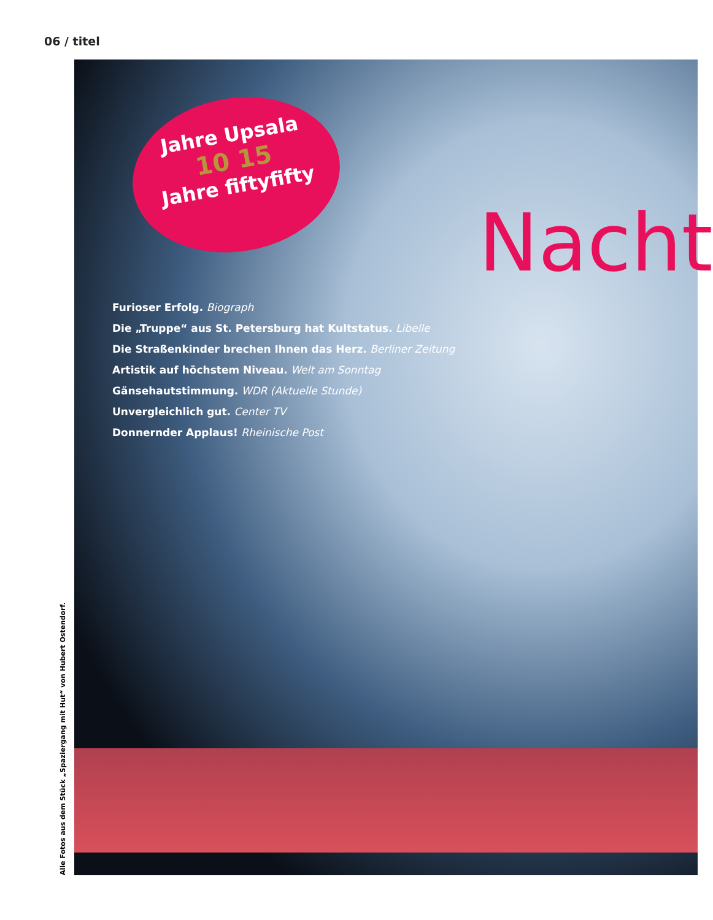06 / titel
Jahre Upsala
10 15
Jahre fiftyfifty
Nacht
Furioser Erfolg. Biograph
Die „Truppe“ aus St. Petersburg hat Kultstatus. Libelle
Die Straßenkinder brechen Ihnen das Herz. Berliner Zeitung
Artistik auf höchstem Niveau. Welt am Sonntag
Gänsehautstimmung. WDR (Aktuelle Stunde)
Unvergleichlich gut. Center TV
Donnernder Applaus! Rheinische Post
Alle Fotos aus dem Stück „Spaziergang mit Hut“ von Hubert Ostendorf.